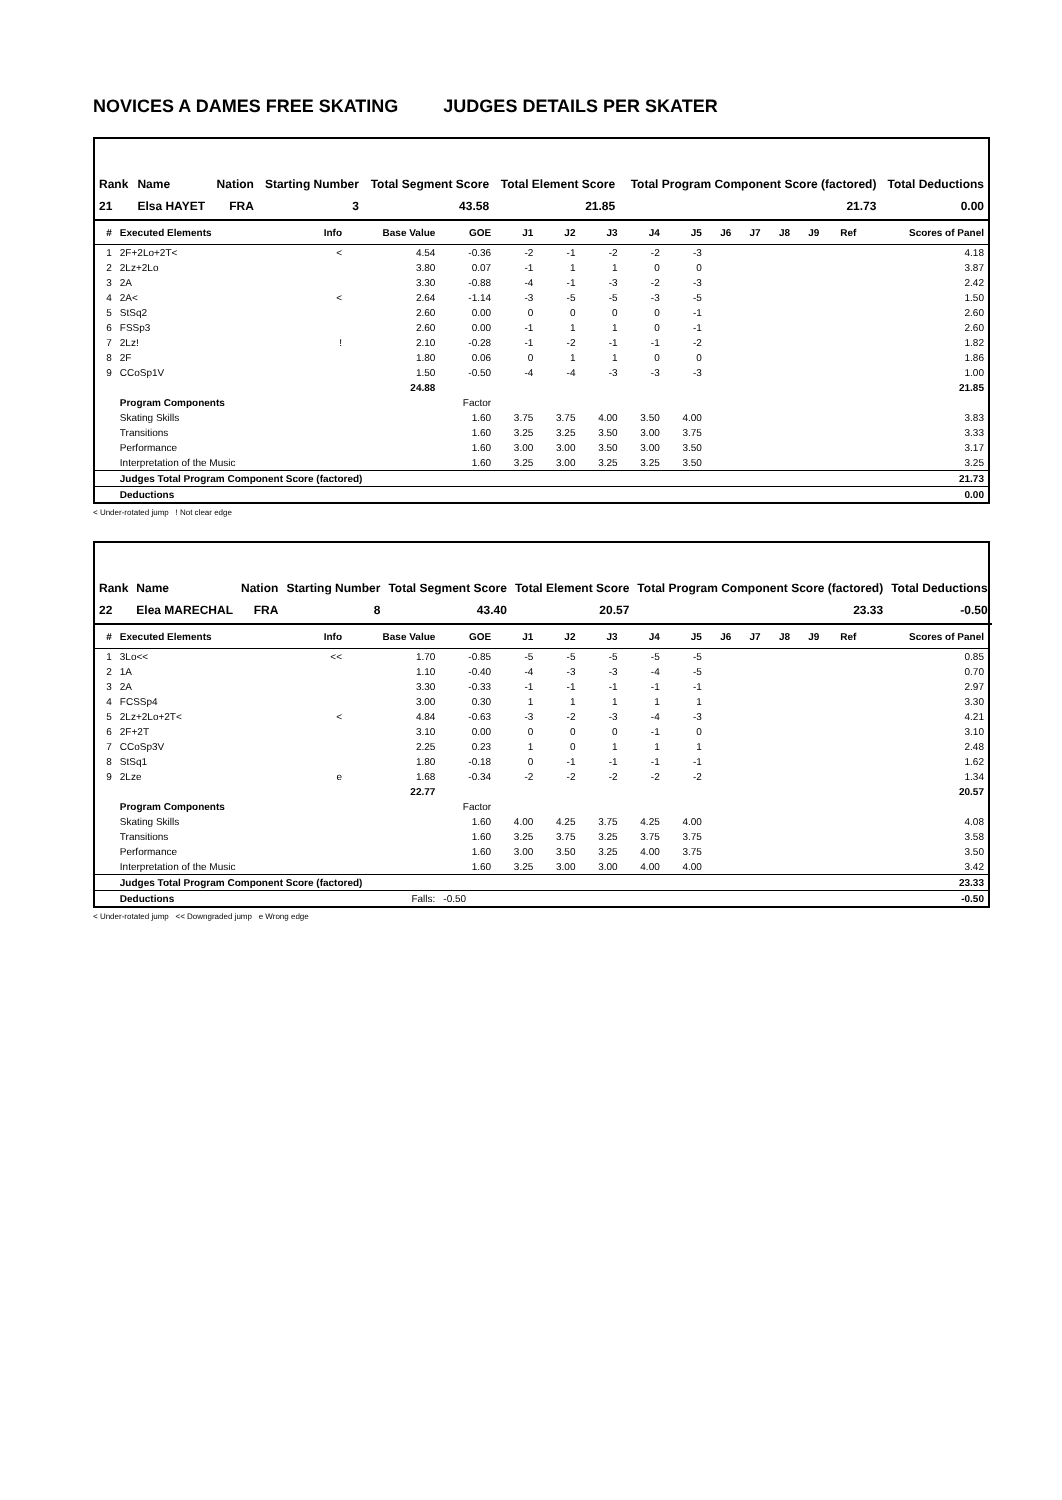NOVICES A DAMES FREE SKATING JUDGES DETAILS PER SKATER
| Rank | Name | Nation | Starting Number | Total Segment Score | Total Element Score | Total Program Component Score (factored) | Total Deductions |
| --- | --- | --- | --- | --- | --- | --- | --- |
| 21 | Elsa HAYET | FRA | 3 | 43.58 | 21.85 | 21.73 | 0.00 |
| # | Executed Elements | Info | Base Value | GOE | J1 | J2 | J3 | J4 | J5 | J6 | J7 | J8 | J9 | Ref | Scores of Panel |
| --- | --- | --- | --- | --- | --- | --- | --- | --- | --- | --- | --- | --- | --- | --- | --- |
| 1 | 2F+2Lo+2T< | < | 4.54 | -0.36 | -2 | -1 | -2 | -2 | -3 | | | | | | 4.18 |
| 2 | 2Lz+2Lo | | 3.80 | 0.07 | -1 | 1 | 1 | 0 | 0 | | | | | | 3.87 |
| 3 | 2A | | 3.30 | -0.88 | -4 | -1 | -3 | -2 | -3 | | | | | | 2.42 |
| 4 | 2A< | < | 2.64 | -1.14 | -3 | -5 | -5 | -3 | -5 | | | | | | 1.50 |
| 5 | StSq2 | | 2.60 | 0.00 | 0 | 0 | 0 | 0 | -1 | | | | | | 2.60 |
| 6 | FSSp3 | | 2.60 | 0.00 | -1 | 1 | 1 | 0 | -1 | | | | | | 2.60 |
| 7 | 2Lz! | ! | 2.10 | -0.28 | -1 | -2 | -1 | -1 | -2 | | | | | | 1.82 |
| 8 | 2F | | 1.80 | 0.06 | 0 | 1 | 1 | 0 | 0 | | | | | | 1.86 |
| 9 | CCoSp1V | | 1.50 | -0.50 | -4 | -4 | -3 | -3 | -3 | | | | | | 1.00 |
| | | | 24.88 | | | | | | | | | | | | 21.85 |
| | Program Components | | | Factor | | | | | | | | | | | |
| | Skating Skills | | | 1.60 | 3.75 | 3.75 | 4.00 | 3.50 | 4.00 | | | | | | 3.83 |
| | Transitions | | | 1.60 | 3.25 | 3.25 | 3.50 | 3.00 | 3.75 | | | | | | 3.33 |
| | Performance | | | 1.60 | 3.00 | 3.00 | 3.50 | 3.00 | 3.50 | | | | | | 3.17 |
| | Interpretation of the Music | | | 1.60 | 3.25 | 3.00 | 3.25 | 3.25 | 3.50 | | | | | | 3.25 |
| | Judges Total Program Component Score (factored) | | | | | | | | | | | | | | 21.73 |
| | Deductions | | | | | | | | | | | | | | 0.00 |
< Under-rotated jump ! Not clear edge
| Rank | Name | Nation | Starting Number | Total Segment Score | Total Element Score | Total Program Component Score (factored) | Total Deductions |
| --- | --- | --- | --- | --- | --- | --- | --- |
| 22 | Elea MARECHAL | FRA | 8 | 43.40 | 20.57 | 23.33 | -0.50 |
| # | Executed Elements | Info | Base Value | GOE | J1 | J2 | J3 | J4 | J5 | J6 | J7 | J8 | J9 | Ref | Scores of Panel |
| --- | --- | --- | --- | --- | --- | --- | --- | --- | --- | --- | --- | --- | --- | --- | --- |
| 1 | 3Lo<< | << | 1.70 | -0.85 | -5 | -5 | -5 | -5 | -5 | | | | | | 0.85 |
| 2 | 1A | | 1.10 | -0.40 | -4 | -3 | -3 | -4 | -5 | | | | | | 0.70 |
| 3 | 2A | | 3.30 | -0.33 | -1 | -1 | -1 | -1 | -1 | | | | | | 2.97 |
| 4 | FCSSp4 | | 3.00 | 0.30 | 1 | 1 | 1 | 1 | 1 | | | | | | 3.30 |
| 5 | 2Lz+2Lo+2T< | < | 4.84 | -0.63 | -3 | -2 | -3 | -4 | -3 | | | | | | 4.21 |
| 6 | 2F+2T | | 3.10 | 0.00 | 0 | 0 | 0 | -1 | 0 | | | | | | 3.10 |
| 7 | CCoSp3V | | 2.25 | 0.23 | 1 | 0 | 1 | 1 | 1 | | | | | | 2.48 |
| 8 | StSq1 | | 1.80 | -0.18 | 0 | -1 | -1 | -1 | -1 | | | | | | 1.62 |
| 9 | 2Lze | e | 1.68 | -0.34 | -2 | -2 | -2 | -2 | -2 | | | | | | 1.34 |
| | | | 22.77 | | | | | | | | | | | | 20.57 |
| | Program Components | | | Factor | | | | | | | | | | | |
| | Skating Skills | | | 1.60 | 4.00 | 4.25 | 3.75 | 4.25 | 4.00 | | | | | | 4.08 |
| | Transitions | | | 1.60 | 3.25 | 3.75 | 3.25 | 3.75 | 3.75 | | | | | | 3.58 |
| | Performance | | | 1.60 | 3.00 | 3.50 | 3.25 | 4.00 | 3.75 | | | | | | 3.50 |
| | Interpretation of the Music | | | 1.60 | 3.25 | 3.00 | 3.00 | 4.00 | 4.00 | | | | | | 3.42 |
| | Judges Total Program Component Score (factored) | | | | | | | | | | | | | | 23.33 |
| | Deductions | | Falls: | -0.50 | | | | | | | | | | | -0.50 |
< Under-rotated jump << Downgraded jump e Wrong edge